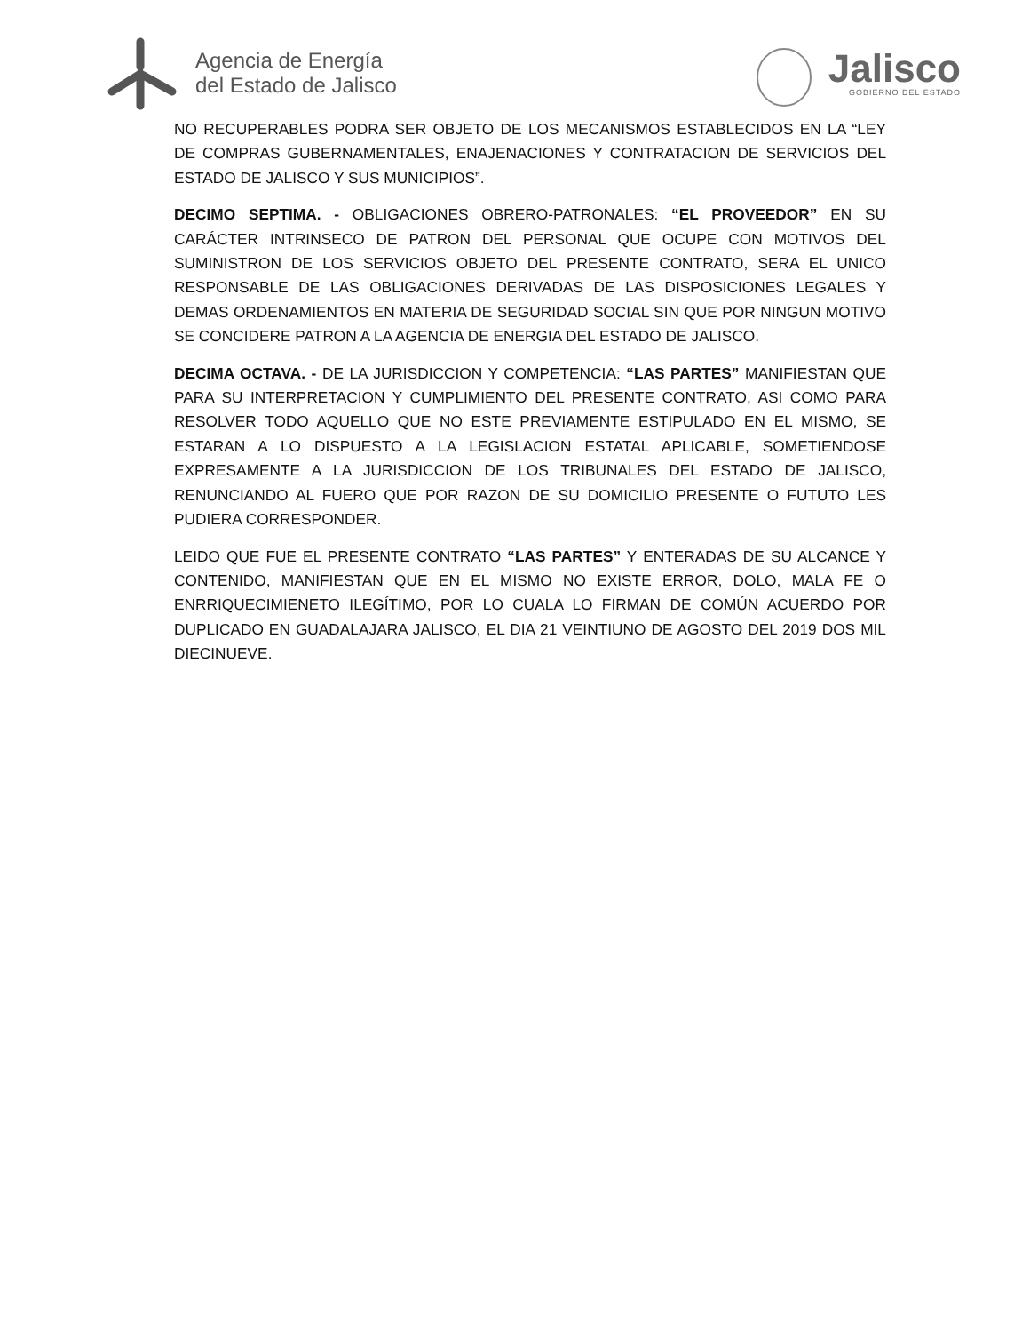Agencia de Energía
del Estado de Jalisco
Jalisco
GOBIERNO DEL ESTADO
NO RECUPERABLES PODRA SER OBJETO DE LOS MECANISMOS ESTABLECIDOS EN LA “LEY DE COMPRAS GUBERNAMENTALES, ENAJENACIONES Y CONTRATACION DE SERVICIOS DEL ESTADO DE JALISCO Y SUS MUNICIPIOS”.
DECIMO SEPTIMA. - OBLIGACIONES OBRERO-PATRONALES: “EL PROVEEDOR” EN SU CARÁCTER INTRINSECO DE PATRON DEL PERSONAL QUE OCUPE CON MOTIVOS DEL SUMINISTRON DE LOS SERVICIOS OBJETO DEL PRESENTE CONTRATO, SERA EL UNICO RESPONSABLE DE LAS OBLIGACIONES DERIVADAS DE LAS DISPOSICIONES LEGALES Y DEMAS ORDENAMIENTOS EN MATERIA DE SEGURIDAD SOCIAL SIN QUE POR NINGUN MOTIVO SE CONCIDERE PATRON A LA AGENCIA DE ENERGIA DEL ESTADO DE JALISCO.
DECIMA OCTAVA. - DE LA JURISDICCION Y COMPETENCIA: “LAS PARTES” MANIFIESTAN QUE PARA SU INTERPRETACION Y CUMPLIMIENTO DEL PRESENTE CONTRATO, ASI COMO PARA RESOLVER TODO AQUELLO QUE NO ESTE PREVIAMENTE ESTIPULADO EN EL MISMO, SE ESTARAN A LO DISPUESTO A LA LEGISLACION ESTATAL APLICABLE, SOMETIENDOSE EXPRESAMENTE A LA JURISDICCION DE LOS TRIBUNALES DEL ESTADO DE JALISCO, RENUNCIANDO AL FUERO QUE POR RAZON DE SU DOMICILIO PRESENTE O FUTUTO LES PUDIERA CORRESPONDER.
LEIDO QUE FUE EL PRESENTE CONTRATO “LAS PARTES” Y ENTERADAS DE SU ALCANCE Y CONTENIDO, MANIFIESTAN QUE EN EL MISMO NO EXISTE ERROR, DOLO, MALA FE O ENRRIQUECIMIENETO ILEGÍTIMO, POR LO CUALA LO FIRMAN DE COMÚN ACUERDO POR DUPLICADO EN GUADALAJARA JALISCO, EL DIA 21 VEINTIUNO DE AGOSTO DEL 2019 DOS MIL DIECINUEVE.